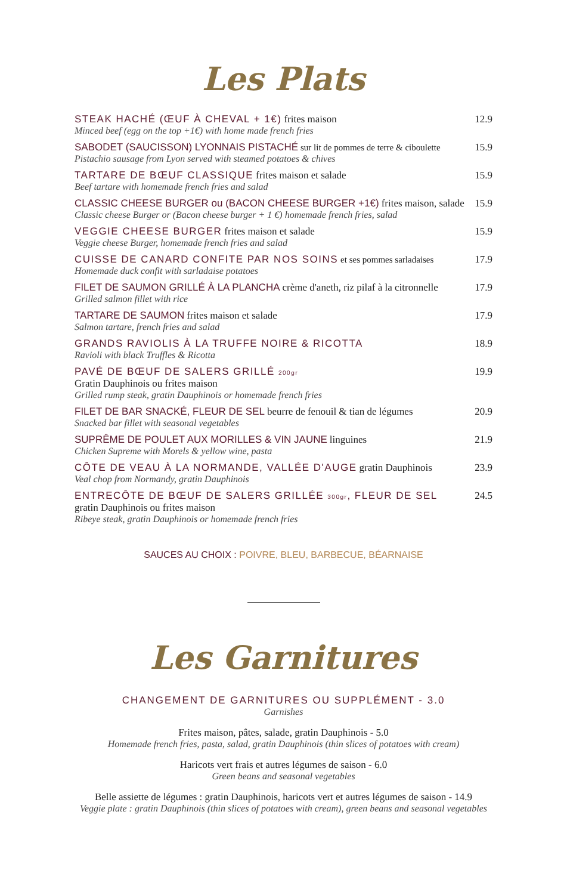Les Plats
STEAK HACHÉ (ŒUF À CHEVAL + 1€) frites maison
Minced beef (egg on the top +1€) with home made french fries
12.9
SABODET (SAUCISSON) LYONNAIS PISTACHÉ sur lit de pommes de terre & ciboulette
Pistachio sausage from Lyon served with steamed potatoes & chives
15.9
TARTARE DE BŒUF CLASSIQUE frites maison et salade
Beef tartare with homemade french fries and salad
15.9
CLASSIC CHEESE BURGER ou (BACON CHEESE BURGER +1€) frites maison, salade
Classic cheese Burger or (Bacon cheese burger + 1 €) homemade french fries, salad
15.9
VEGGIE CHEESE BURGER frites maison et salade
Veggie cheese Burger, homemade french fries and salad
15.9
CUISSE DE CANARD CONFITE PAR NOS SOINS et ses pommes sarladaises
Homemade duck confit with sarladaise potatoes
17.9
FILET DE SAUMON GRILLÉ À LA PLANCHA crème d'aneth, riz pilaf à la citronnelle
Grilled salmon fillet with rice
17.9
TARTARE DE SAUMON frites maison et salade
Salmon tartare, french fries and salad
17.9
GRANDS RAVIOLIS À LA TRUFFE NOIRE & RICOTTA
Ravioli with black Truffles & Ricotta
18.9
PAVÉ DE BŒUF DE SALERS GRILLÉ 200gr
Gratin Dauphinois ou frites maison
Grilled rump steak, gratin Dauphinois or homemade french fries
19.9
FILET DE BAR SNACKÉ, FLEUR DE SEL beurre de fenouil & tian de légumes
Snacked bar fillet with seasonal vegetables
20.9
SUPRÊME DE POULET AUX MORILLES & VIN JAUNE linguines
Chicken Supreme with Morels & yellow wine, pasta
21.9
CÔTE DE VEAU À LA NORMANDE, VALLÉE D'AUGE gratin Dauphinois
Veal chop from Normandy, gratin Dauphinois
23.9
ENTRECÔTE DE BŒUF DE SALERS GRILLÉE 300gr, FLEUR DE SEL
gratin Dauphinois ou frites maison
Ribeye steak, gratin Dauphinois or homemade french fries
24.5
SAUCES AU CHOIX : POIVRE, BLEU, BARBECUE, BÉARNAISE
Les Garnitures
CHANGEMENT DE GARNITURES OU SUPPLÉMENT - 3.0
Garnishes
Frites maison, pâtes, salade, gratin Dauphinois - 5.0
Homemade french fries, pasta, salad, gratin Dauphinois (thin slices of potatoes with cream)
Haricots vert frais et autres légumes de saison - 6.0
Green beans and seasonal vegetables
Belle assiette de légumes : gratin Dauphinois, haricots vert et autres légumes de saison - 14.9
Veggie plate : gratin Dauphinois (thin slices of potatoes with cream), green beans and seasonal vegetables